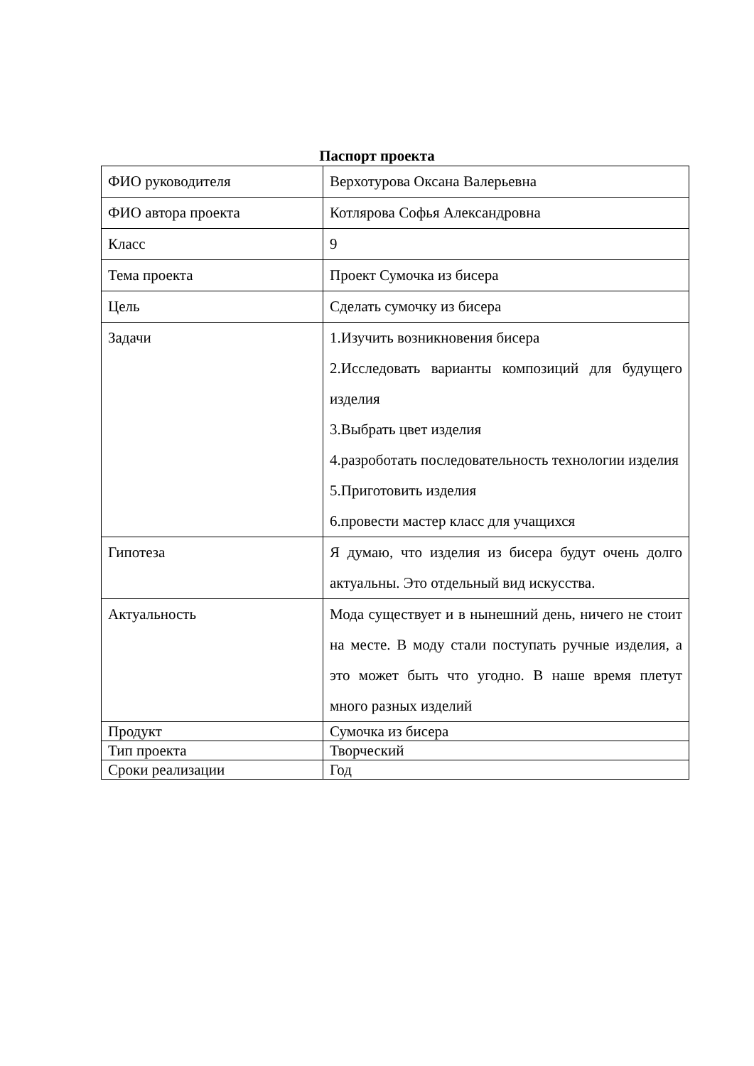Паспорт проекта
| ФИО руководителя | Верхотурова Оксана Валерьевна |
| ФИО автора проекта | Котлярова Софья Александровна |
| Класс | 9 |
| Тема проекта | Проект Сумочка из бисера |
| Цель | Сделать сумочку из бисера |
| Задачи | 1.Изучить возникновения бисера 2.Исследовать варианты композиций для будущего изделия 3.Выбрать цвет изделия 4.разроботать последовательность технологии изделия 5.Приготовить изделия 6.провести мастер класс для учащихся |
| Гипотеза | Я думаю, что изделия из бисера будут очень долго актуальны. Это отдельный вид искусства. |
| Актуальность | Мода существует и в нынешний день, ничего не стоит на месте. В моду стали поступать ручные изделия, а это может быть что угодно. В наше время плетут много разных изделий |
| Продукт | Сумочка из бисера |
| Тип проекта | Творческий |
| Сроки реализации | Год |